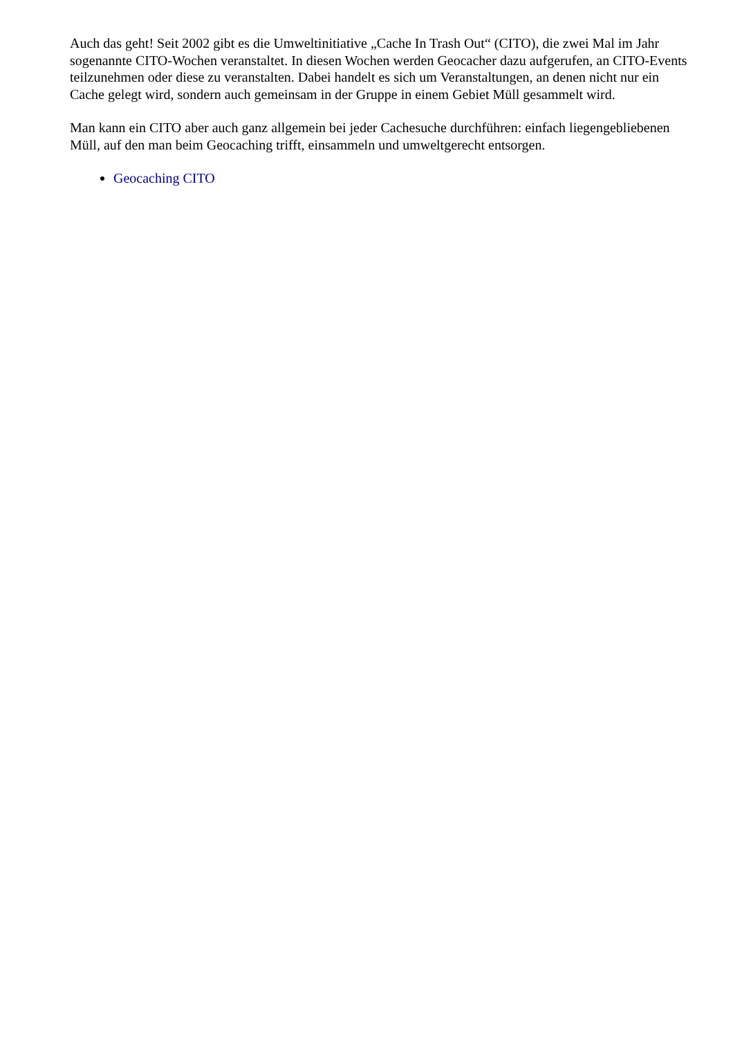Auch das geht! Seit 2002 gibt es die Umweltinitiative „Cache In Trash Out“ (CITO), die zwei Mal im Jahr sogenannte CITO-Wochen veranstaltet. In diesen Wochen werden Geocacher dazu aufgerufen, an CITO-Events teilzunehmen oder diese zu veranstalten. Dabei handelt es sich um Veranstaltungen, an denen nicht nur ein Cache gelegt wird, sondern auch gemeinsam in der Gruppe in einem Gebiet Müll gesammelt wird.
Man kann ein CITO aber auch ganz allgemein bei jeder Cachesuche durchführen: einfach liegengebliebenen Müll, auf den man beim Geocaching trifft, einsammeln und umweltgerecht entsorgen.
Geocaching CITO